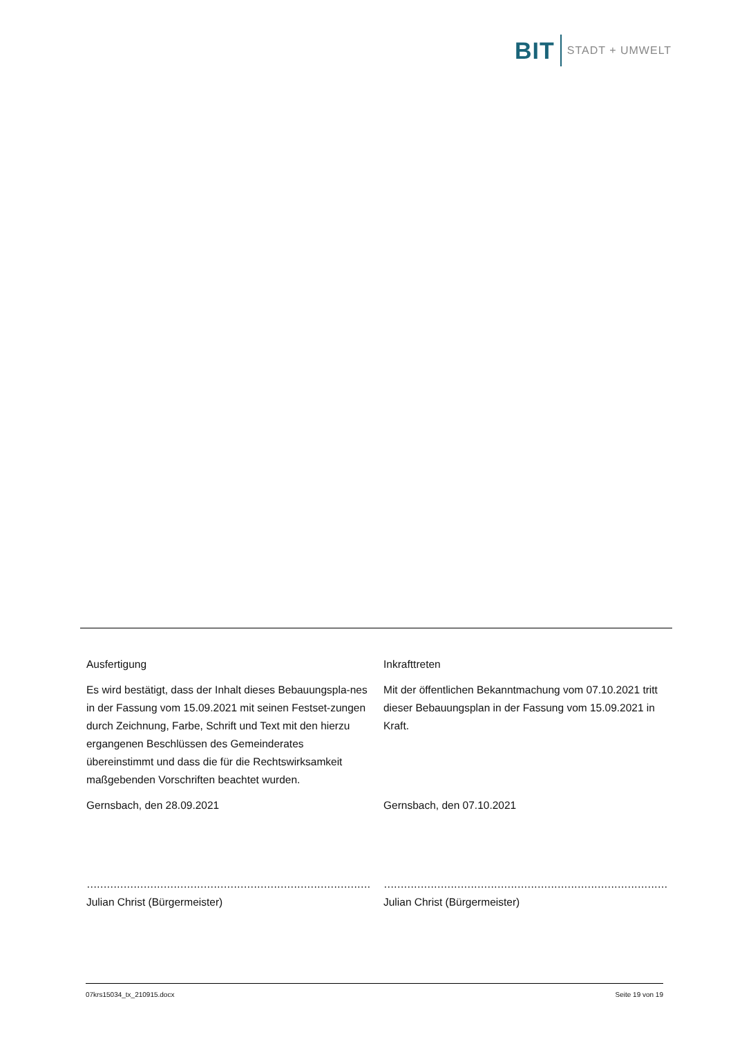BIT STADT + UMWELT
Ausfertigung
Es wird bestätigt, dass der Inhalt dieses Bebauungspla-nes in der Fassung vom 15.09.2021 mit seinen Festset-zungen durch Zeichnung, Farbe, Schrift und Text mit den hierzu ergangenen Beschlüssen des Gemeinderates übereinstimmt und dass die für die Rechtswirksamkeit maßgebenden Vorschriften beachtet wurden.
Gernsbach, den 28.09.2021
…………………………………………………………………………………………
Julian Christ (Bürgermeister)
Inkrafttreten
Mit der öffentlichen Bekanntmachung vom 07.10.2021 tritt dieser Bebauungsplan in der Fassung vom 15.09.2021 in Kraft.
Gernsbach, den 07.10.2021
…………………………………………………………………………………………
Julian Christ (Bürgermeister)
07krs15034_tx_210915.docx Seite 19 von 19